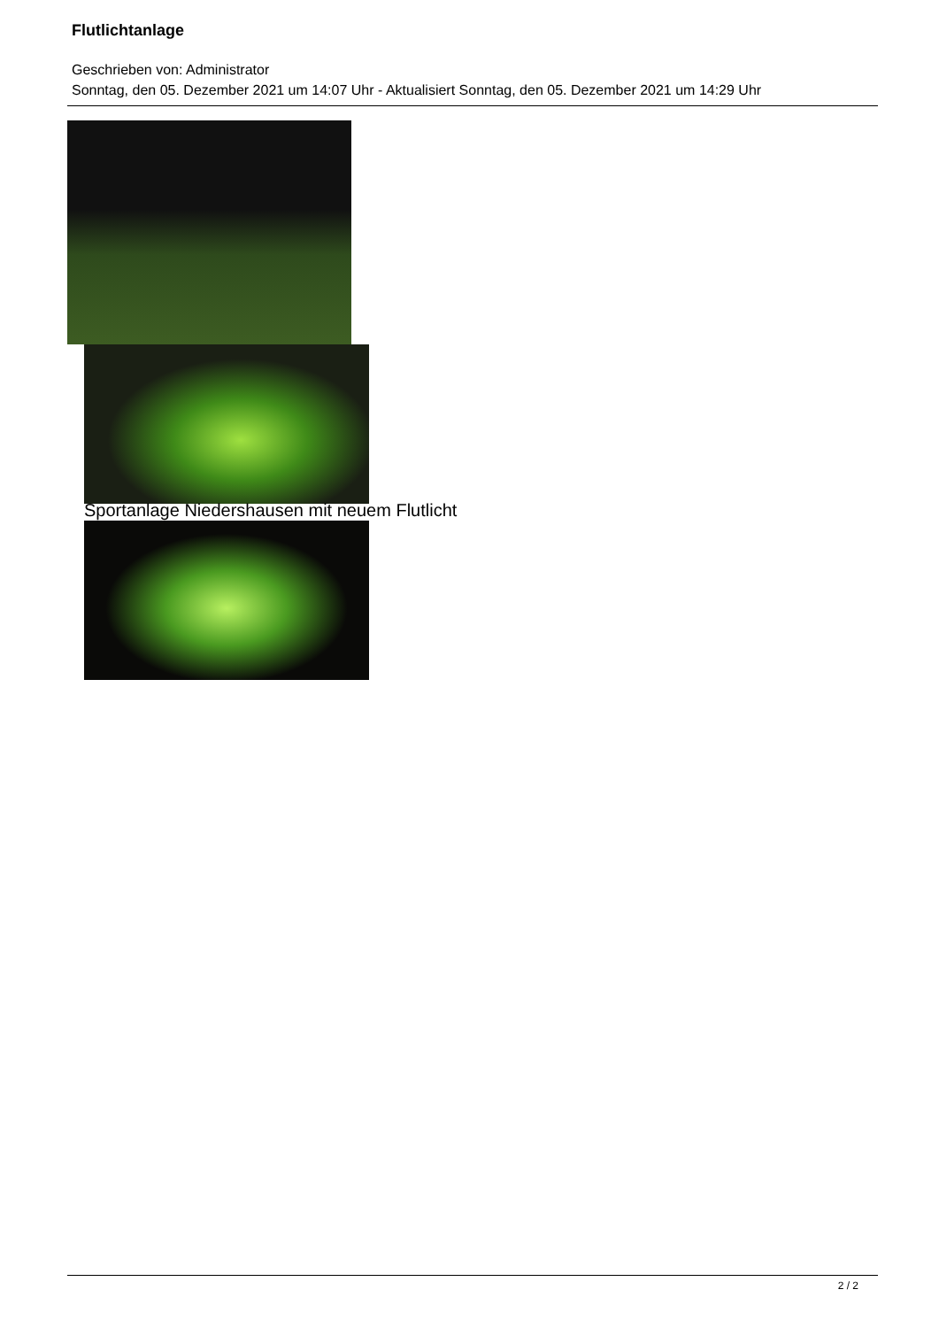Flutlichtanlage
Geschrieben von: Administrator
Sonntag, den 05. Dezember 2021 um 14:07 Uhr - Aktualisiert Sonntag, den 05. Dezember 2021 um 14:29 Uhr
Sportanlage Niedershausen mit neuem Flutlicht
2 / 2